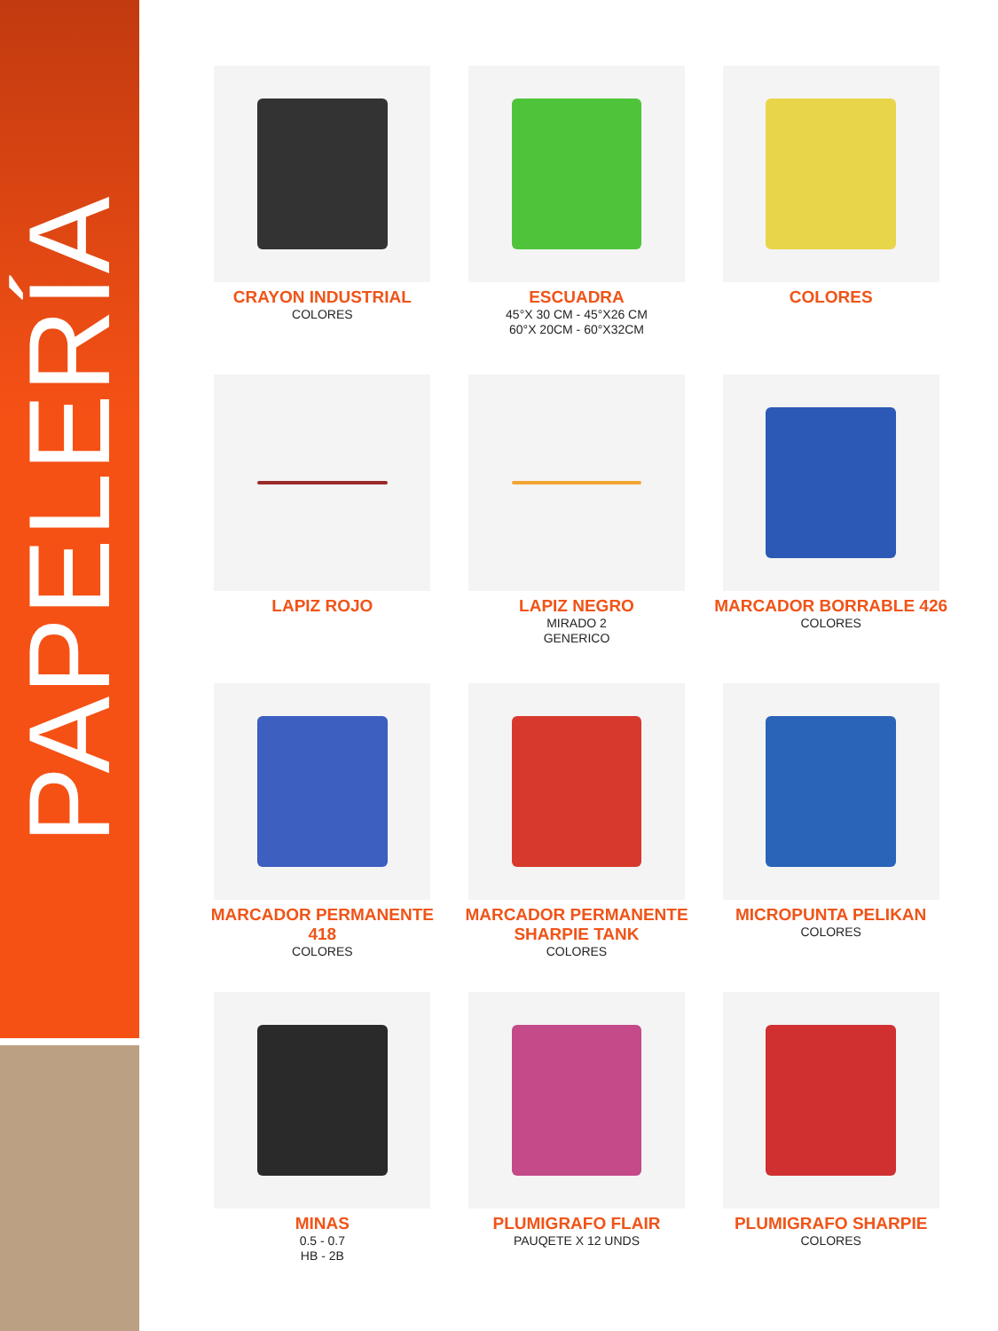PAPELERÍA
CRAYON INDUSTRIAL
COLORES
ESCUADRA
45°X 30 CM - 45°X26 CM
60°X 20CM - 60°X32CM
COLORES
LAPIZ ROJO
LAPIZ NEGRO
MIRADO 2
GENERICO
MARCADOR BORRABLE 426
COLORES
MARCADOR PERMANENTE 418
COLORES
MARCADOR PERMANENTE SHARPIE TANK
COLORES
MICROPUNTA PELIKAN
COLORES
MINAS
0.5 - 0.7
HB - 2B
PLUMIGRAFO FLAIR
PAUQETE X 12 UNDS
PLUMIGRAFO SHARPIE
COLORES